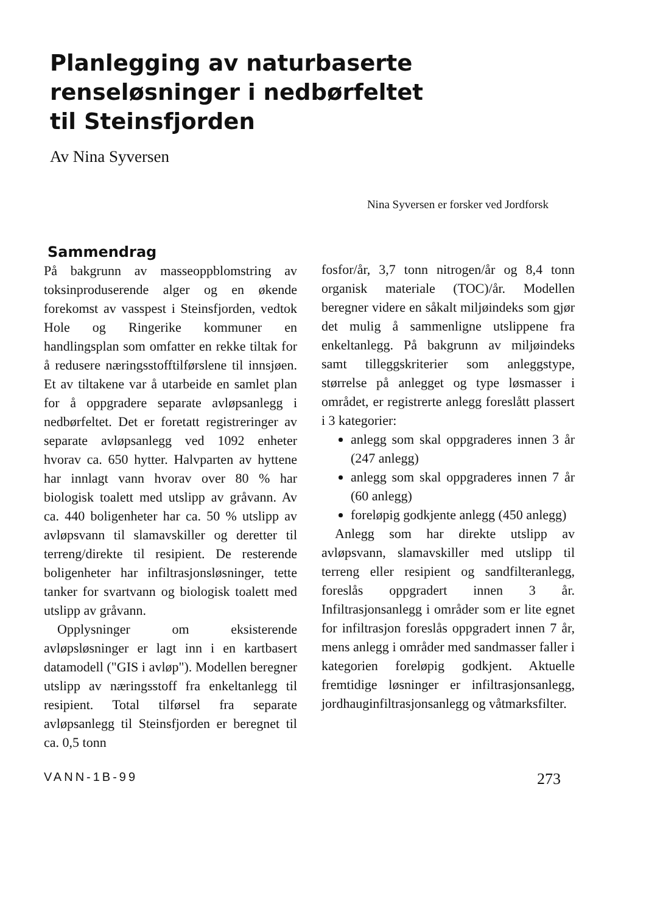Planlegging av naturbaserte
renseløsninger i nedbørfeltet
til Steinsfjorden
Av Nina Syversen
Nina Syversen er forsker ved Jordforsk
Sammendrag
På bakgrunn av masseoppblomstring av toksinproduserende alger og en økende forekomst av vasspest i Steinsfjorden, vedtok Hole og Ringerike kommuner en handlingsplan som omfatter en rekke tiltak for å redusere næringsstofftilførslene til innsjøen. Et av tiltakene var å utarbeide en samlet plan for å oppgradere separate avløpsanlegg i nedbørfeltet. Det er foretatt registreringer av separate avløpsanlegg ved 1092 enheter hvorav ca. 650 hytter. Halvparten av hyttene har innlagt vann hvorav over 80 % har biologisk toalett med utslipp av gråvann. Av ca. 440 boligenheter har ca. 50 % utslipp av avløpsvann til slamavskiller og deretter til terreng/direkte til resipient. De resterende boligenheter har infiltrasjonsløsninger, tette tanker for svartvann og biologisk toalett med utslipp av gråvann.
Opplysninger om eksisterende avløpsløsninger er lagt inn i en kartbasert datamodell ("GIS i avløp"). Modellen beregner utslipp av næringsstoff fra enkeltanlegg til resipient. Total tilførsel fra separate avløpsanlegg til Steinsfjorden er beregnet til ca. 0,5 tonn
fosfor/år, 3,7 tonn nitrogen/år og 8,4 tonn organisk materiale (TOC)/år. Modellen beregner videre en såkalt miljøindeks som gjør det mulig å sammenligne utslippene fra enkeltanlegg. På bakgrunn av miljøindeks samt tilleggskriterier som anleggstype, størrelse på anlegget og type løsmasser i området, er registrerte anlegg foreslått plassert i 3 kategorier:
anlegg som skal oppgraderes innen 3 år (247 anlegg)
anlegg som skal oppgraderes innen 7 år (60 anlegg)
foreløpig godkjente anlegg (450 anlegg)
Anlegg som har direkte utslipp av avløpsvann, slamavskiller med utslipp til terreng eller resipient og sandfilteranlegg, foreslås oppgradert innen 3 år. Infiltrasjonsanlegg i områder som er lite egnet for infiltrasjon foreslås oppgradert innen 7 år, mens anlegg i områder med sandmasser faller i kategorien foreløpig godkjent. Aktuelle fremtidige løsninger er infiltrasjonsanlegg, jordhauginfiltrasjonsanlegg og våtmarksfilter.
VANN-1B-99 273